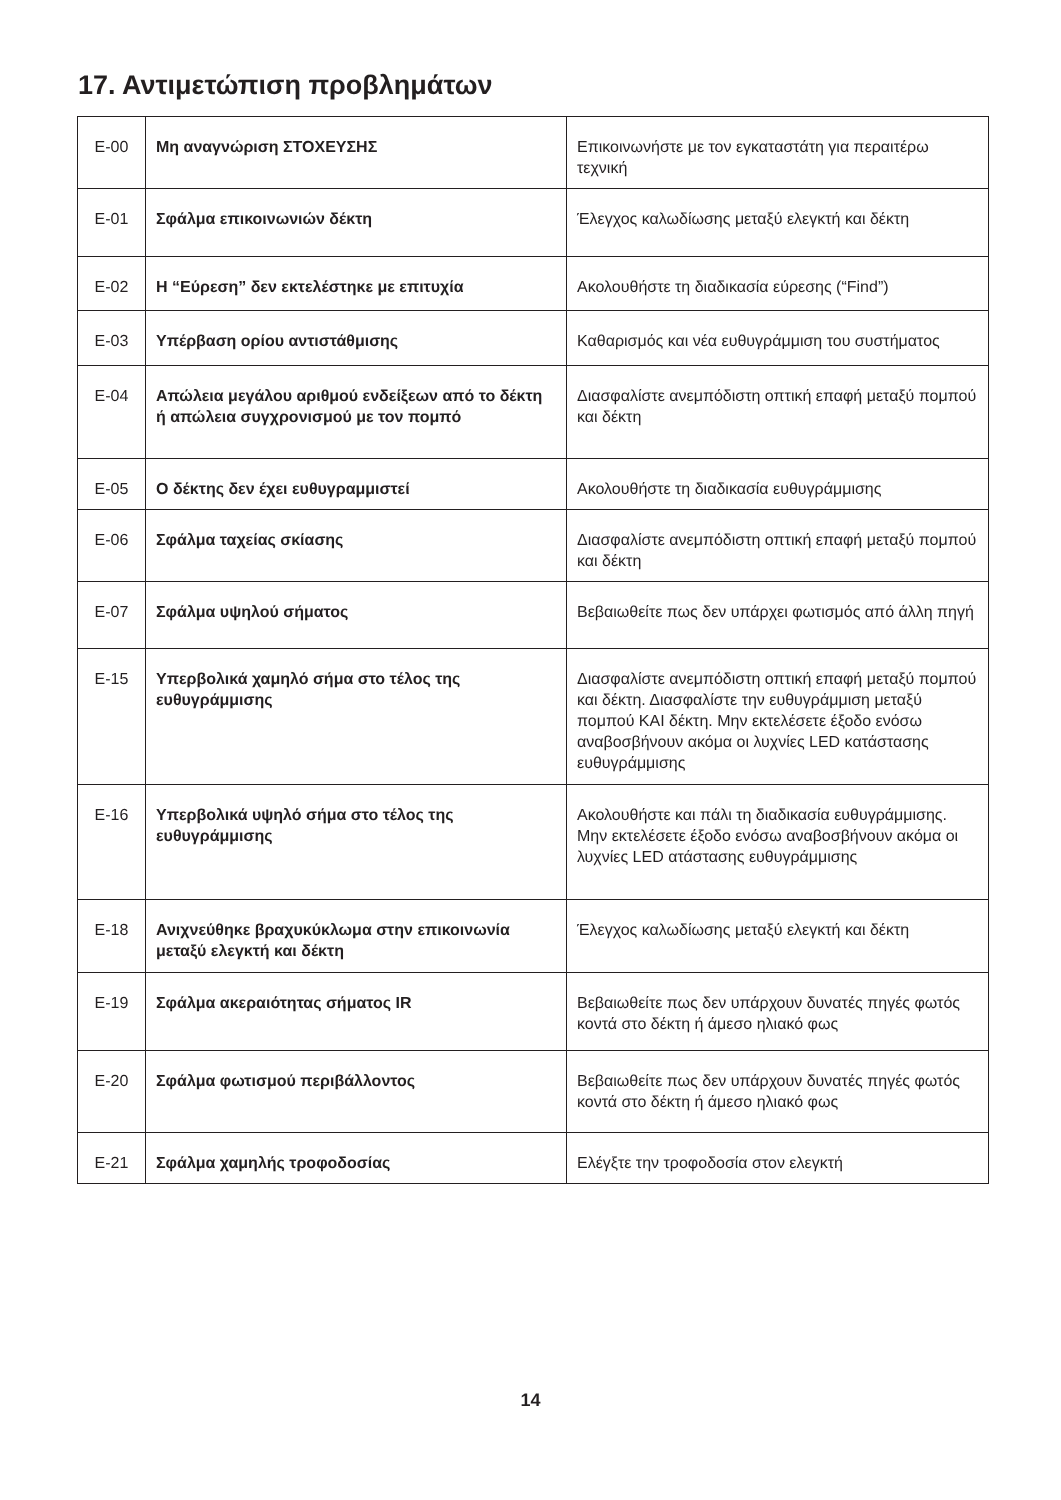17. Αντιμετώπιση προβλημάτων
| E-00 | Μη αναγνώριση ΣΤΟΧΕΥΣΗΣ | Επικοινωνήστε με τον εγκαταστάτη για περαιτέρω τεχνική |
| E-01 | Σφάλμα επικοινωνιών δέκτη | Έλεγχος καλωδίωσης μεταξύ ελεγκτή και δέκτη |
| E-02 | Η “Εύρεση” δεν εκτελέστηκε με επιτυχία | Ακολουθήστε τη διαδικασία εύρεσης (“Find”) |
| E-03 | Υπέρβαση ορίου αντιστάθμισης | Καθαρισμός και νέα ευθυγράμμιση του συστήματος |
| E-04 | Απώλεια μεγάλου αριθμού ενδείξεων από το δέκτη ή απώλεια συγχρονισμού με τον πομπό | Διασφαλίστε ανεμπόδιστη οπτική επαφή μεταξύ πομπού και δέκτη |
| E-05 | Ο δέκτης δεν έχει ευθυγραμμιστεί | Ακολουθήστε τη διαδικασία ευθυγράμμισης |
| E-06 | Σφάλμα ταχείας σκίασης | Διασφαλίστε ανεμπόδιστη οπτική επαφή μεταξύ πομπού και δέκτη |
| E-07 | Σφάλμα υψηλού σήματος | Βεβαιωθείτε πως δεν υπάρχει φωτισμός από άλλη πηγή |
| E-15 | Υπερβολικά χαμηλό σήμα στο τέλος της ευθυγράμμισης | Διασφαλίστε ανεμπόδιστη οπτική επαφή μεταξύ πομπού και δέκτη. Διασφαλίστε την ευθυγράμμιση μεταξύ πομπού ΚΑΙ δέκτη. Μην εκτελέσετε έξοδο ενόσω αναβοσβήνουν ακόμα οι λυχνίες LED κατάστασης ευθυγράμμισης |
| E-16 | Υπερβολικά υψηλό σήμα στο τέλος της ευθυγράμμισης | Ακολουθήστε και πάλι τη διαδικασία ευθυγράμμισης. Μην εκτελέσετε έξοδο ενόσω αναβοσβήνουν ακόμα οι λυχνίες LED ατάστασης ευθυγράμμισης |
| E-18 | Ανιχνεύθηκε βραχυκύκλωμα στην επικοινωνία μεταξύ ελεγκτή και δέκτη | Έλεγχος καλωδίωσης μεταξύ ελεγκτή και δέκτη |
| E-19 | Σφάλμα ακεραιότητας σήματος IR | Βεβαιωθείτε πως δεν υπάρχουν δυνατές πηγές φωτός κοντά στο δέκτη ή άμεσο ηλιακό φως |
| E-20 | Σφάλμα φωτισμού περιβάλλοντος | Βεβαιωθείτε πως δεν υπάρχουν δυνατές πηγές φωτός κοντά στο δέκτη ή άμεσο ηλιακό φως |
| E-21 | Σφάλμα χαμηλής τροφοδοσίας | Ελέγξτε την τροφοδοσία στον ελεγκτή |
14